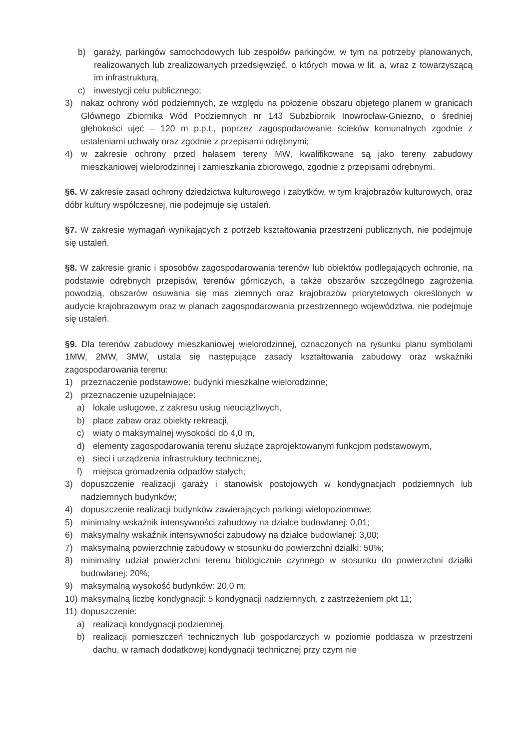b) garaży, parkingów samochodowych lub zespołów parkingów, w tym na potrzeby planowanych, realizowanych lub zrealizowanych przedsięwzięć, o których mowa w lit. a, wraz z towarzyszącą im infrastrukturą,
c) inwestycji celu publicznego;
3) nakaz ochrony wód podziemnych, ze względu na położenie obszaru objętego planem w granicach Głównego Zbiornika Wód Podziemnych nr 143 Subzbiornik Inowrocław-Gniezno, o średniej głębokości ujęć – 120 m p.p.t., poprzez zagospodarowanie ścieków komunalnych zgodnie z ustaleniami uchwały oraz zgodnie z przepisami odrębnymi;
4) w zakresie ochrony przed hałasem tereny MW, kwalifikowane są jako tereny zabudowy mieszkaniowej wielorodzinnej i zamieszkania zbiorowego, zgodnie z przepisami odrębnymi.
§6. W zakresie zasad ochrony dziedzictwa kulturowego i zabytków, w tym krajobrazów kulturowych, oraz dóbr kultury współczesnej, nie podejmuje się ustaleń.
§7. W zakresie wymagań wynikających z potrzeb kształtowania przestrzeni publicznych, nie podejmuje się ustaleń.
§8. W zakresie granic i sposobów zagospodarowania terenów lub obiektów podlegających ochronie, na podstawie odrębnych przepisów, terenów górniczych, a także obszarów szczególnego zagrożenia powodzią, obszarów osuwania się mas ziemnych oraz krajobrazów priorytetowych określonych w audycie krajobrazowym oraz w planach zagospodarowania przestrzennego województwa, nie podejmuje się ustaleń.
§9. Dla terenów zabudowy mieszkaniowej wielorodzinnej, oznaczonych na rysunku planu symbolami 1MW, 2MW, 3MW, ustala się następujące zasady kształtowania zabudowy oraz wskaźniki zagospodarowania terenu:
1) przeznaczenie podstawowe: budynki mieszkalne wielorodzinne;
2) przeznaczenie uzupełniające:
a) lokale usługowe, z zakresu usług nieuciążliwych,
b) place zabaw oraz obiekty rekreacji,
c) wiaty o maksymalnej wysokości do 4,0 m,
d) elementy zagospodarowania terenu służące zaprojektowanym funkcjom podstawowym,
e) sieci i urządzenia infrastruktury technicznej,
f) miejsca gromadzenia odpadów stałych;
3) dopuszczenie realizacji garaży i stanowisk postojowych w kondygnacjach podziemnych lub nadziemnych budynków;
4) dopuszczenie realizacji budynków zawierających parkingi wielopoziomowe;
5) minimalny wskaźnik intensywności zabudowy na działce budowlanej: 0,01;
6) maksymalny wskaźnik intensywności zabudowy na działce budowlanej: 3,00;
7) maksymalną powierzchnię zabudowy w stosunku do powierzchni działki: 50%;
8) minimalny udział powierzchni terenu biologicznie czynnego w stosunku do powierzchni działki budowlanej: 20%;
9) maksymalną wysokość budynków: 20,0 m;
10) maksymalną liczbę kondygnacji: 5 kondygnacji nadziemnych, z zastrzeżeniem pkt 11;
11) dopuszczenie:
a) realizacji kondygnacji podziemnej,
b) realizacji pomieszczeń technicznych lub gospodarczych w poziomie poddasza w przestrzeni dachu, w ramach dodatkowej kondygnacji technicznej przy czym nie